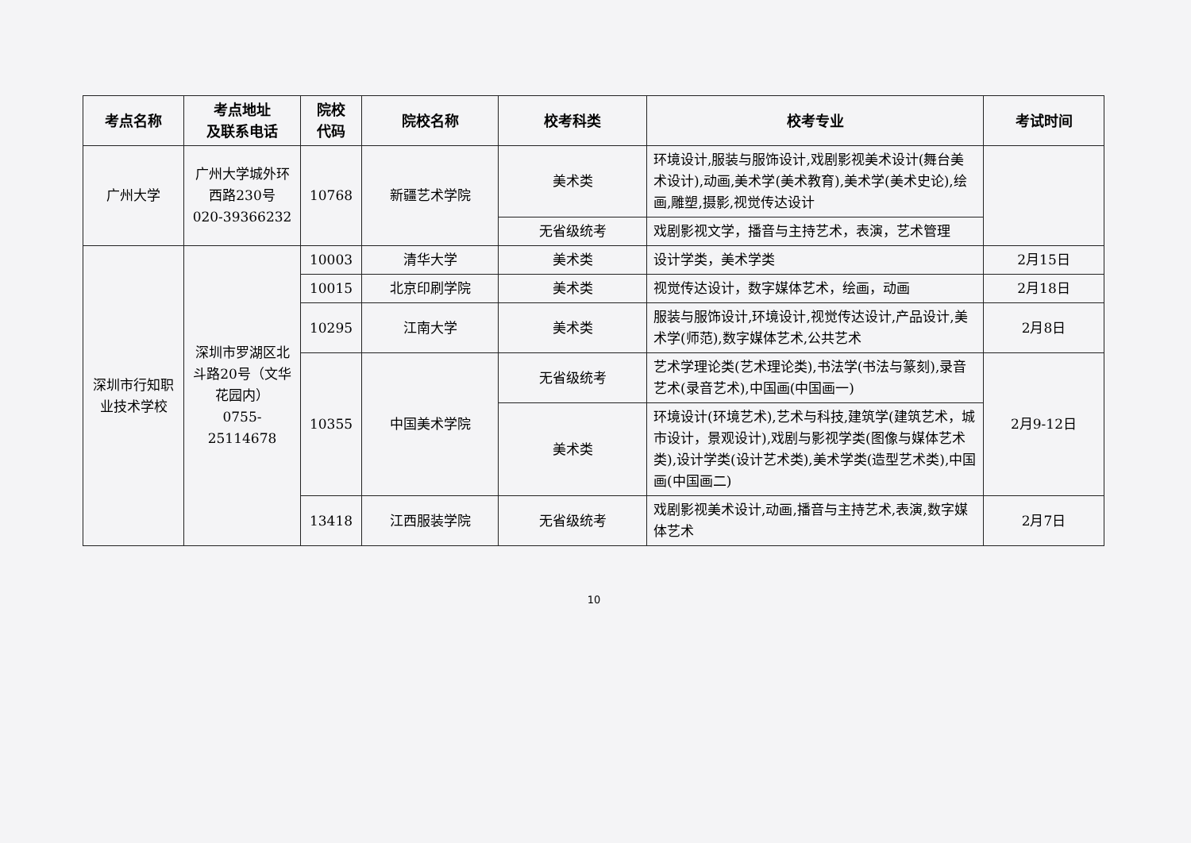| 考点名称 | 考点地址 及联系电话 | 院校 代码 | 院校名称 | 校考科类 | 校考专业 | 考试时间 |
| --- | --- | --- | --- | --- | --- | --- |
| 广州大学 | 广州大学城外环西路230号 020-39366232 | 10768 | 新疆艺术学院 | 美术类 | 环境设计,服装与服饰设计,戏剧影视美术设计(舞台美术设计),动画,美术学(美术教育),美术学(美术史论),绘画,雕塑,摄影,视觉传达设计 | |
| | | | | 无省级统考 | 戏剧影视文学，播音与主持艺术，表演，艺术管理 | |
| 深圳市行知职业技术学校 | 深圳市罗湖区北斗路20号（文华花园内） 0755-25114678 | 10003 | 清华大学 | 美术类 | 设计学类，美术学类 | 2月15日 |
| | | 10015 | 北京印刷学院 | 美术类 | 视觉传达设计，数字媒体艺术，绘画，动画 | 2月18日 |
| | | 10295 | 江南大学 | 美术类 | 服装与服饰设计,环境设计,视觉传达设计,产品设计,美术学(师范),数字媒体艺术,公共艺术 | 2月8日 |
| | | 10355 | 中国美术学院 | 无省级统考 | 艺术学理论类(艺术理论类),书法学(书法与篆刻),录音艺术(录音艺术),中国画(中国画一) | 2月9-12日 |
| | | | | 美术类 | 环境设计(环境艺术),艺术与科技,建筑学(建筑艺术，城市设计，景观设计),戏剧与影视学类(图像与媒体艺术类),设计学类(设计艺术类),美术学类(造型艺术类),中国画(中国画二) | |
| | | 13418 | 江西服装学院 | 无省级统考 | 戏剧影视美术设计,动画,播音与主持艺术,表演,数字媒体艺术 | 2月7日 |
10